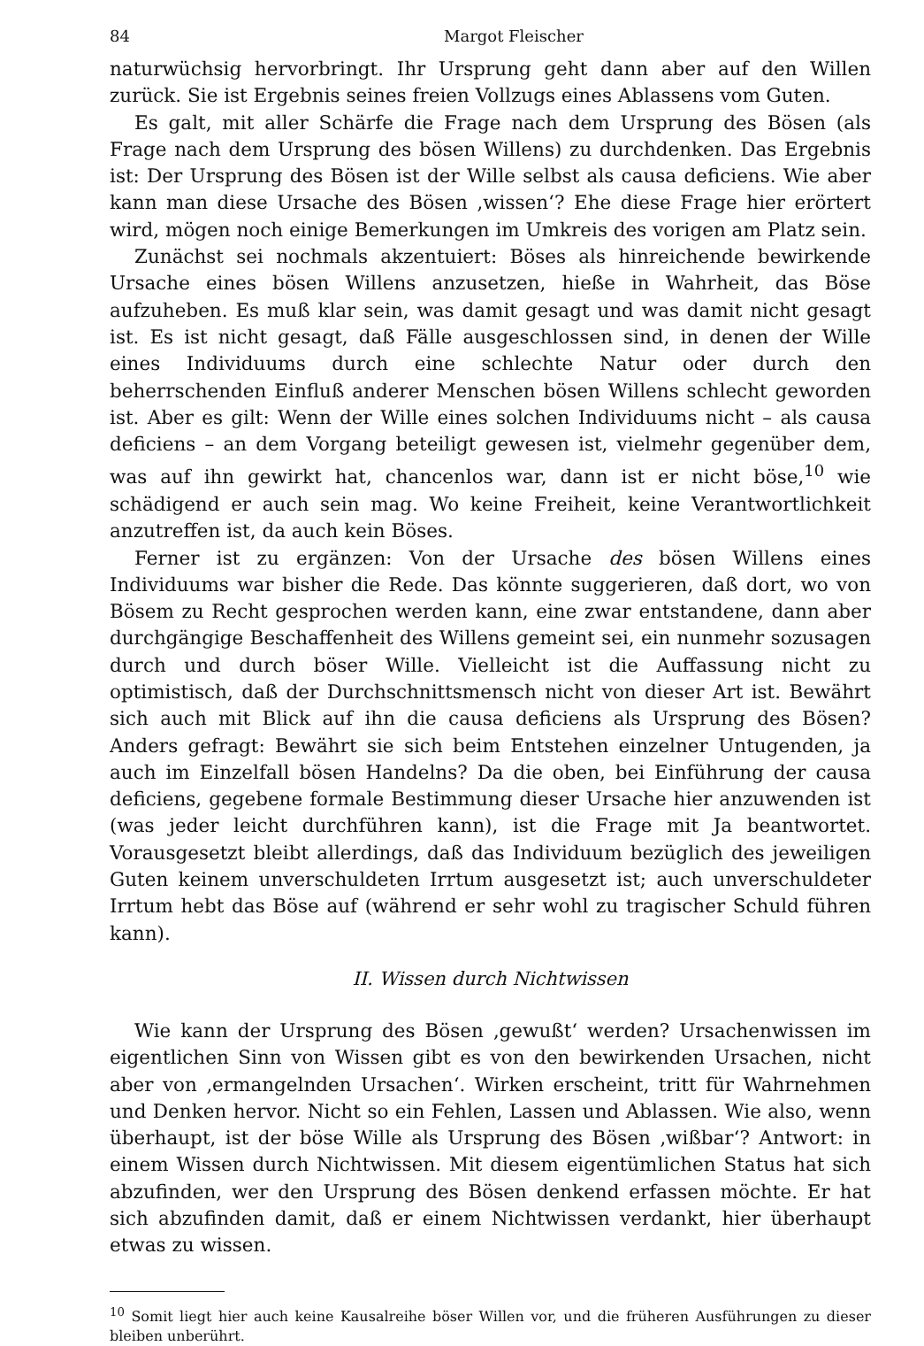84 Margot Fleischer
naturwüchsig hervorbringt. Ihr Ursprung geht dann aber auf den Willen zurück. Sie ist Ergebnis seines freien Vollzugs eines Ablassens vom Guten.
Es galt, mit aller Schärfe die Frage nach dem Ursprung des Bösen (als Frage nach dem Ursprung des bösen Willens) zu durchdenken. Das Ergebnis ist: Der Ursprung des Bösen ist der Wille selbst als causa deficiens. Wie aber kann man diese Ursache des Bösen ‚wissen‘? Ehe diese Frage hier erörtert wird, mögen noch einige Bemerkungen im Umkreis des vorigen am Platz sein.
Zunächst sei nochmals akzentuiert: Böses als hinreichende bewirkende Ursache eines bösen Willens anzusetzen, hieße in Wahrheit, das Böse aufzuheben. Es muß klar sein, was damit gesagt und was damit nicht gesagt ist. Es ist nicht gesagt, daß Fälle ausgeschlossen sind, in denen der Wille eines Individuums durch eine schlechte Natur oder durch den beherrschenden Einfluß anderer Menschen bösen Willens schlecht geworden ist. Aber es gilt: Wenn der Wille eines solchen Individuums nicht – als causa deficiens – an dem Vorgang beteiligt gewesen ist, vielmehr gegenüber dem, was auf ihn gewirkt hat, chancenlos war, dann ist er nicht böse,<sup>10</sup> wie schädigend er auch sein mag. Wo keine Freiheit, keine Verantwortlichkeit anzutreffen ist, da auch kein Böses.
Ferner ist zu ergänzen: Von der Ursache des bösen Willens eines Individuums war bisher die Rede. Das könnte suggerieren, daß dort, wo von Bösem zu Recht gesprochen werden kann, eine zwar entstandene, dann aber durchgängige Beschaffenheit des Willens gemeint sei, ein nunmehr sozusagen durch und durch böser Wille. Vielleicht ist die Auffassung nicht zu optimistisch, daß der Durchschnittsmensch nicht von dieser Art ist. Bewährt sich auch mit Blick auf ihn die causa deficiens als Ursprung des Bösen? Anders gefragt: Bewährt sie sich beim Entstehen einzelner Untugenden, ja auch im Einzelfall bösen Handelns? Da die oben, bei Einführung der causa deficiens, gegebene formale Bestimmung dieser Ursache hier anzuwenden ist (was jeder leicht durchführen kann), ist die Frage mit Ja beantwortet. Vorausgesetzt bleibt allerdings, daß das Individuum bezüglich des jeweiligen Guten keinem unverschuldeten Irrtum ausgesetzt ist; auch unverschuldeter Irrtum hebt das Böse auf (während er sehr wohl zu tragischer Schuld führen kann).
II. Wissen durch Nichtwissen
Wie kann der Ursprung des Bösen ‚gewußt‘ werden? Ursachenwissen im eigentlichen Sinn von Wissen gibt es von den bewirkenden Ursachen, nicht aber von ‚ermangelnden Ursachen‘. Wirken erscheint, tritt für Wahrnehmen und Denken hervor. Nicht so ein Fehlen, Lassen und Ablassen. Wie also, wenn überhaupt, ist der böse Wille als Ursprung des Bösen ‚wißbar‘? Antwort: in einem Wissen durch Nichtwissen. Mit diesem eigentümlichen Status hat sich abzufinden, wer den Ursprung des Bösen denkend erfassen möchte. Er hat sich abzufinden damit, daß er einem Nichtwissen verdankt, hier überhaupt etwas zu wissen.
<sup>10</sup> Somit liegt hier auch keine Kausalreihe böser Willen vor, und die früheren Ausführungen zu dieser bleiben unberührt.